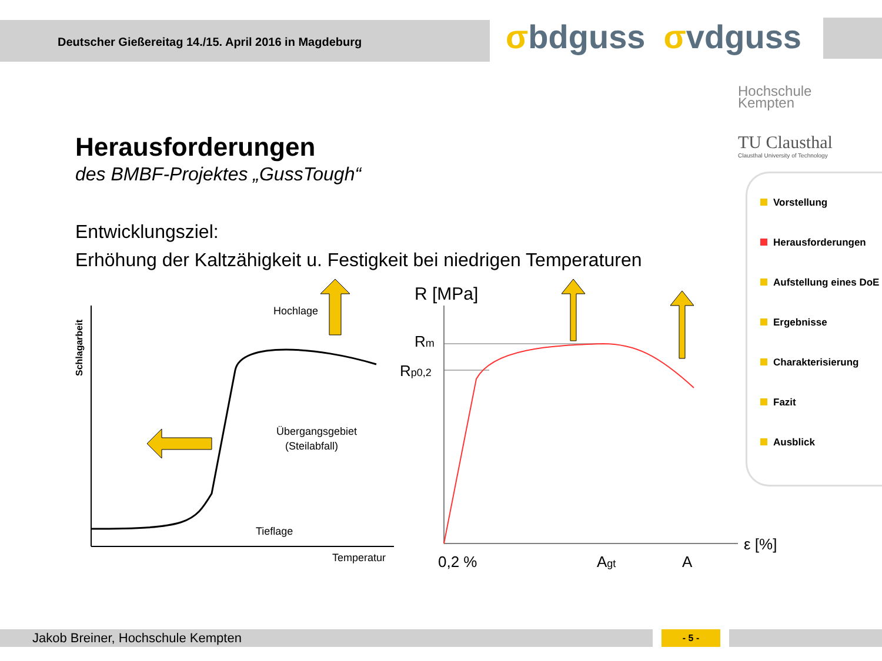Deutscher Gießereitag 14./15. April 2016 in Magdeburg
σbdguss σvdguss
Hochschule
Kempten
TU Clausthal
Clausthal University of Technology
Herausforderungen
des BMBF-Projektes „GussTough“
Entwicklungsziel:
Erhöhung der Kaltzähigkeit u. Festigkeit bei niedrigen Temperaturen
Schlagarbeit
Hochlage
Übergangsgebiet
(Steilabfall)
Tieflage
Temperatur
R [MPa]
Rm
Rp0,2
0,2 %
Agt
A
ε [%]
Vorstellung
Herausforderungen
Aufstellung eines DoE
Ergebnisse
Charakterisierung
Fazit
Ausblick
Jakob Breiner, Hochschule Kempten - 5 -